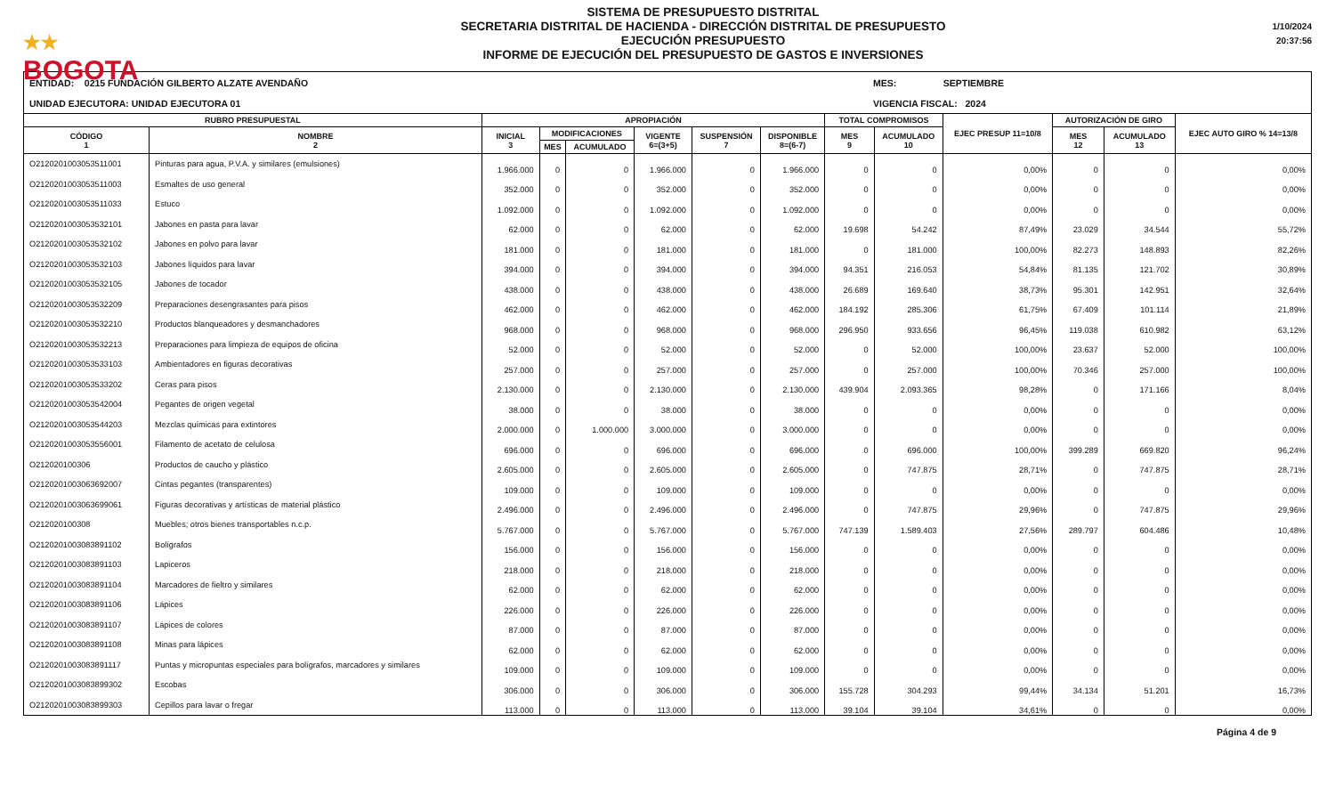★★
BOGOTA
SISTEMA DE PRESUPUESTO DISTRITAL
SECRETARIA DISTRITAL DE HACIENDA - DIRECCIÓN DISTRITAL DE PRESUPUESTO
EJECUCIÓN PRESUPUESTO
INFORME DE EJECUCIÓN DEL PRESUPUESTO DE GASTOS E INVERSIONES
1/10/2024
20:37:56
ENTIDAD: 0215 FUNDACIÓN GILBERTO ALZATE AVENDAÑO MES: SEPTIEMBRE
UNIDAD EJECUTORA: UNIDAD EJECUTORA 01 VIGENCIA FISCAL: 2024
| RUBRO PRESUPUESTAL | | APROPIACIÓN | | | | | | TOTAL COMPROMISOS | | EJEC PRESUP 11=10/8 | AUTORIZACIÓN DE GIRO | | EJEC AUTO GIRO % 14=13/8 |
| --- | --- | --- | --- | --- | --- | --- | --- | --- | --- | --- | --- | --- | --- |
| CÓDIGO 1 | NOMBRE 2 | INICIAL 3 | MODIFICACIONES | | VIGENTE 6=(3+5) | SUSPENSIÓN 7 | DISPONIBLE 8=(6-7) | MES 9 | ACUMULADO 10 | | MES 12 | ACUMULADO 13 | |
| | | | MES | ACUMULADO | | | | | | | | | |
| O2120201003053511001 | Pinturas para agua, P.V.A. y similares (emulsiones) | 1.966.000 | 0 | 0 | 1.966.000 | 0 | 1.966.000 | 0 | 0 | 0,00% | 0 | 0 | 0,00% |
| O2120201003053511003 | Esmaltes de uso general | 352.000 | 0 | 0 | 352.000 | 0 | 352.000 | 0 | 0 | 0,00% | 0 | 0 | 0,00% |
| O2120201003053511033 | Estuco | 1.092.000 | 0 | 0 | 1.092.000 | 0 | 1.092.000 | 0 | 0 | 0,00% | 0 | 0 | 0,00% |
| O2120201003053532101 | Jabones en pasta para lavar | 62.000 | 0 | 0 | 62.000 | 0 | 62.000 | 19.698 | 54.242 | 87,49% | 23.029 | 34.544 | 55,72% |
| O2120201003053532102 | Jabones en polvo para lavar | 181.000 | 0 | 0 | 181.000 | 0 | 181.000 | 0 | 181.000 | 100,00% | 82.273 | 148.893 | 82,26% |
| O2120201003053532103 | Jabones líquidos para lavar | 394.000 | 0 | 0 | 394.000 | 0 | 394.000 | 94.351 | 216.053 | 54,84% | 81.135 | 121.702 | 30,89% |
| O2120201003053532105 | Jabones de tocador | 438.000 | 0 | 0 | 438.000 | 0 | 438.000 | 26.689 | 169.640 | 38,73% | 95.301 | 142.951 | 32,64% |
| O2120201003053532209 | Preparaciones desengrasantes para pisos | 462.000 | 0 | 0 | 462.000 | 0 | 462.000 | 184.192 | 285.306 | 61,75% | 67.409 | 101.114 | 21,89% |
| O2120201003053532210 | Productos blanqueadores y desmanchadores | 968.000 | 0 | 0 | 968.000 | 0 | 968.000 | 296.950 | 933.656 | 96,45% | 119.038 | 610.982 | 63,12% |
| O2120201003053532213 | Preparaciones para limpieza de equipos de oficina | 52.000 | 0 | 0 | 52.000 | 0 | 52.000 | 0 | 52.000 | 100,00% | 23.637 | 52.000 | 100,00% |
| O2120201003053533103 | Ambientadores en figuras decorativas | 257.000 | 0 | 0 | 257.000 | 0 | 257.000 | 0 | 257.000 | 100,00% | 70.346 | 257.000 | 100,00% |
| O2120201003053533202 | Ceras para pisos | 2.130.000 | 0 | 0 | 2.130.000 | 0 | 2.130.000 | 439.904 | 2.093.365 | 98,28% | 0 | 171.166 | 8,04% |
| O2120201003053542004 | Pegantes de origen vegetal | 38.000 | 0 | 0 | 38.000 | 0 | 38.000 | 0 | 0 | 0,00% | 0 | 0 | 0,00% |
| O2120201003053544203 | Mezclas químicas para extintores | 2.000.000 | 0 | 1.000.000 | 3.000.000 | 0 | 3.000.000 | 0 | 0 | 0,00% | 0 | 0 | 0,00% |
| O2120201003053556001 | Filamento de acetato de celulosa | 696.000 | 0 | 0 | 696.000 | 0 | 696.000 | 0 | 696.000 | 100,00% | 399.289 | 669.820 | 96,24% |
| O212020100306 | Productos de caucho y plástico | 2.605.000 | 0 | 0 | 2.605.000 | 0 | 2.605.000 | 0 | 747.875 | 28,71% | 0 | 747.875 | 28,71% |
| O2120201003063692007 | Cintas pegantes (transparentes) | 109.000 | 0 | 0 | 109.000 | 0 | 109.000 | 0 | 0 | 0,00% | 0 | 0 | 0,00% |
| O2120201003063699061 | Figuras decorativas y artísticas de material plástico | 2.496.000 | 0 | 0 | 2.496.000 | 0 | 2.496.000 | 0 | 747.875 | 29,96% | 0 | 747.875 | 29,96% |
| O212020100308 | Muebles; otros bienes transportables n.c.p. | 5.767.000 | 0 | 0 | 5.767.000 | 0 | 5.767.000 | 747.139 | 1.589.403 | 27,56% | 289.797 | 604.486 | 10,48% |
| O2120201003083891102 | Bolígrafos | 156.000 | 0 | 0 | 156.000 | 0 | 156.000 | 0 | 0 | 0,00% | 0 | 0 | 0,00% |
| O2120201003083891103 | Lapiceros | 218.000 | 0 | 0 | 218.000 | 0 | 218.000 | 0 | 0 | 0,00% | 0 | 0 | 0,00% |
| O2120201003083891104 | Marcadores de fieltro y similares | 62.000 | 0 | 0 | 62.000 | 0 | 62.000 | 0 | 0 | 0,00% | 0 | 0 | 0,00% |
| O2120201003083891106 | Lápices | 226.000 | 0 | 0 | 226.000 | 0 | 226.000 | 0 | 0 | 0,00% | 0 | 0 | 0,00% |
| O2120201003083891107 | Lápices de colores | 87.000 | 0 | 0 | 87.000 | 0 | 87.000 | 0 | 0 | 0,00% | 0 | 0 | 0,00% |
| O2120201003083891108 | Minas para lápices | 62.000 | 0 | 0 | 62.000 | 0 | 62.000 | 0 | 0 | 0,00% | 0 | 0 | 0,00% |
| O2120201003083891117 | Puntas y micropuntas especiales para bolígrafos, marcadores y similares | 109.000 | 0 | 0 | 109.000 | 0 | 109.000 | 0 | 0 | 0,00% | 0 | 0 | 0,00% |
| O2120201003083899302 | Escobas | 306.000 | 0 | 0 | 306.000 | 0 | 306.000 | 155.728 | 304.293 | 99,44% | 34.134 | 51.201 | 16,73% |
| O2120201003083899303 | Cepillos para lavar o fregar | 113.000 | 0 | 0 | 113.000 | 0 | 113.000 | 39.104 | 39.104 | 34,61% | 0 | 0 | 0,00% |
Página 4 de 9